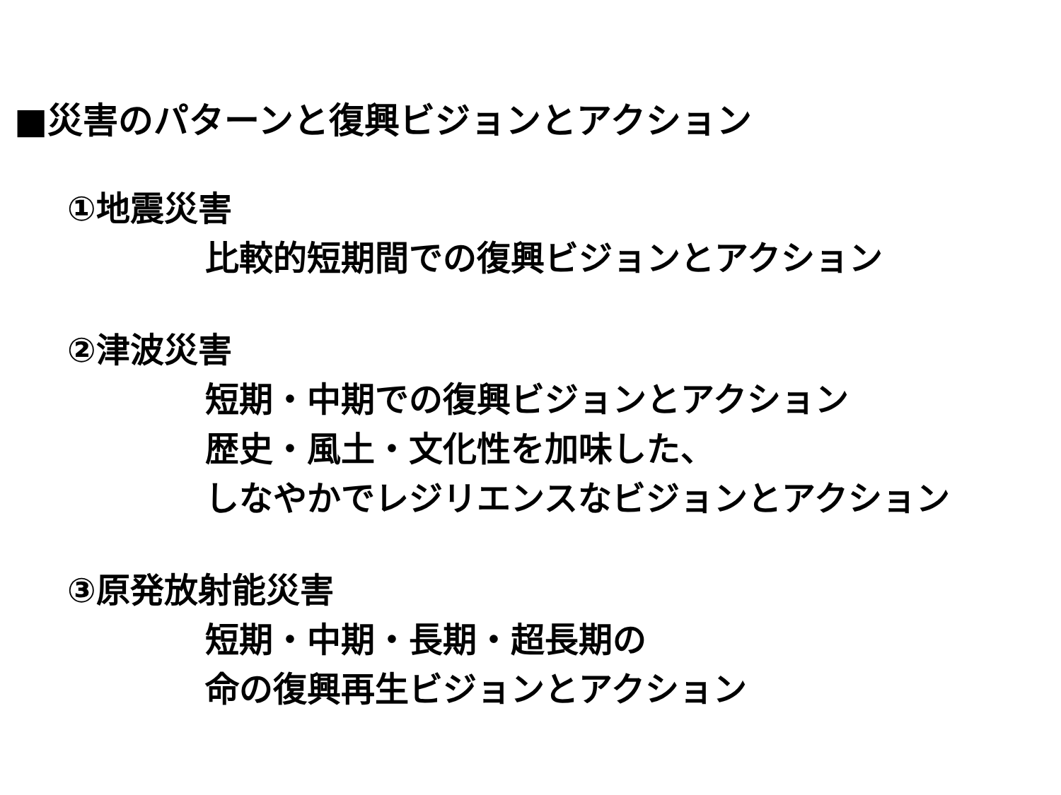■災害のパターンと復興ビジョンとアクション
①地震災害
比較的短期間での復興ビジョンとアクション
②津波災害
短期・中期での復興ビジョンとアクション
歴史・風土・文化性を加味した、
しなやかでレジリエンスなビジョンとアクション
③原発放射能災害
短期・中期・長期・超長期の
命の復興再生ビジョンとアクション